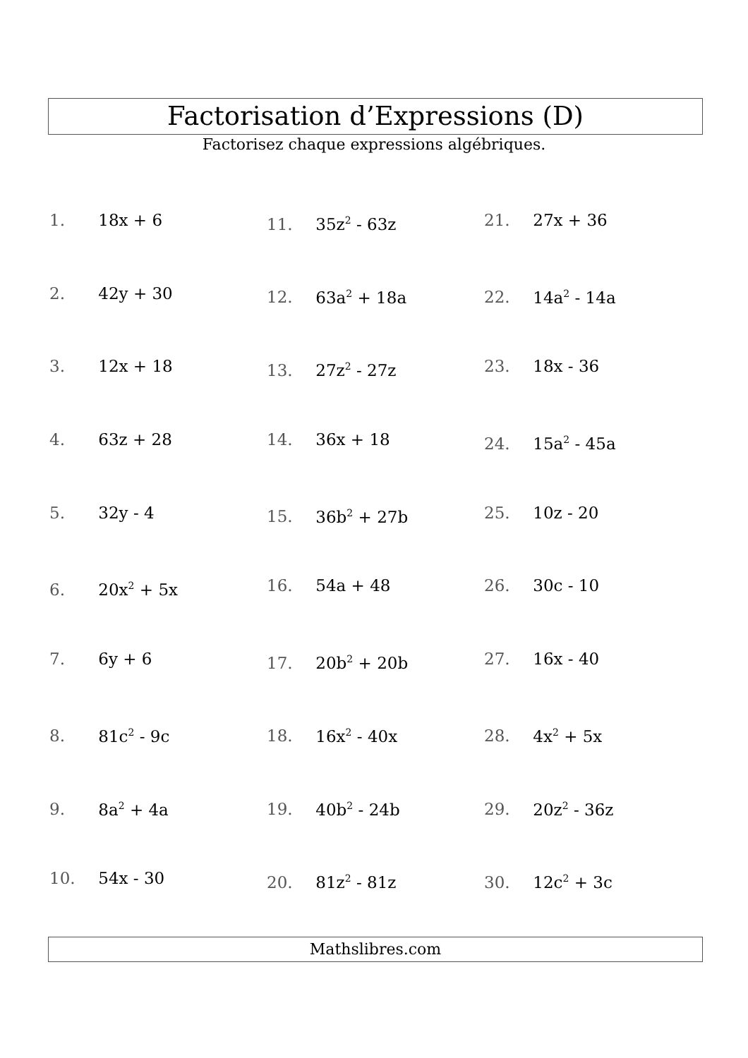Factorisation d’Expressions (D)
Factorisez chaque expressions algébriques.
1. 18x + 6
2. 42y + 30
3. 12x + 18
4. 63z + 28
5. 32y - 4
6. 20x<sup>2</sup> + 5x
7. 6y + 6
8. 81c<sup>2</sup> - 9c
9. 8a<sup>2</sup> + 4a
10. 54x - 30
11. 35z<sup>2</sup> - 63z
12. 63a<sup>2</sup> + 18a
13. 27z<sup>2</sup> - 27z
14. 36x + 18
15. 36b<sup>2</sup> + 27b
16. 54a + 48
17. 20b<sup>2</sup> + 20b
18. 16x<sup>2</sup> - 40x
19. 40b<sup>2</sup> - 24b
20. 81z<sup>2</sup> - 81z
21. 27x + 36
22. 14a<sup>2</sup> - 14a
23. 18x - 36
24. 15a<sup>2</sup> - 45a
25. 10z - 20
26. 30c - 10
27. 16x - 40
28. 4x<sup>2</sup> + 5x
29. 20z<sup>2</sup> - 36z
30. 12c<sup>2</sup> + 3c
Mathslibres.com